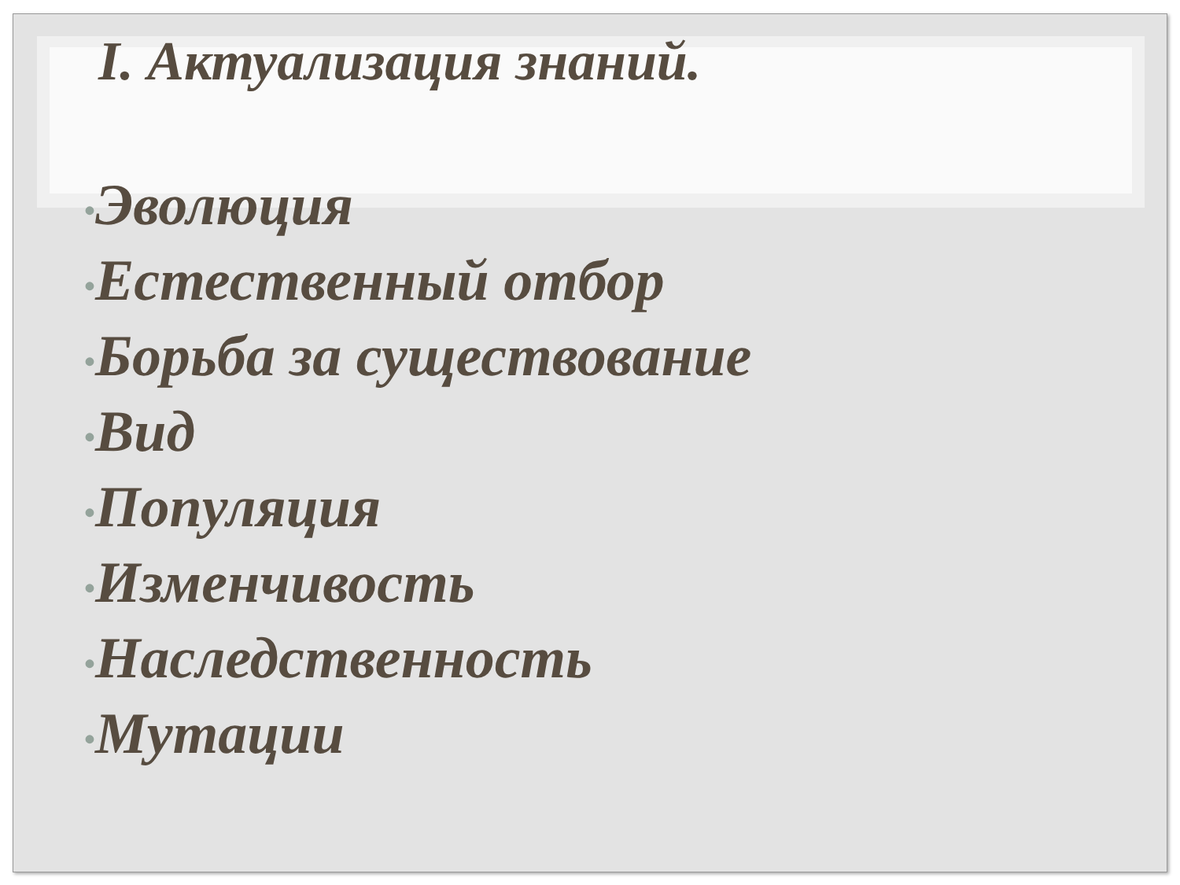I. Актуализация знаний.
•Эволюция
•Естественный отбор
•Борьба за существование
•Вид
•Популяция
•Изменчивость
•Наследственность
•Мутации